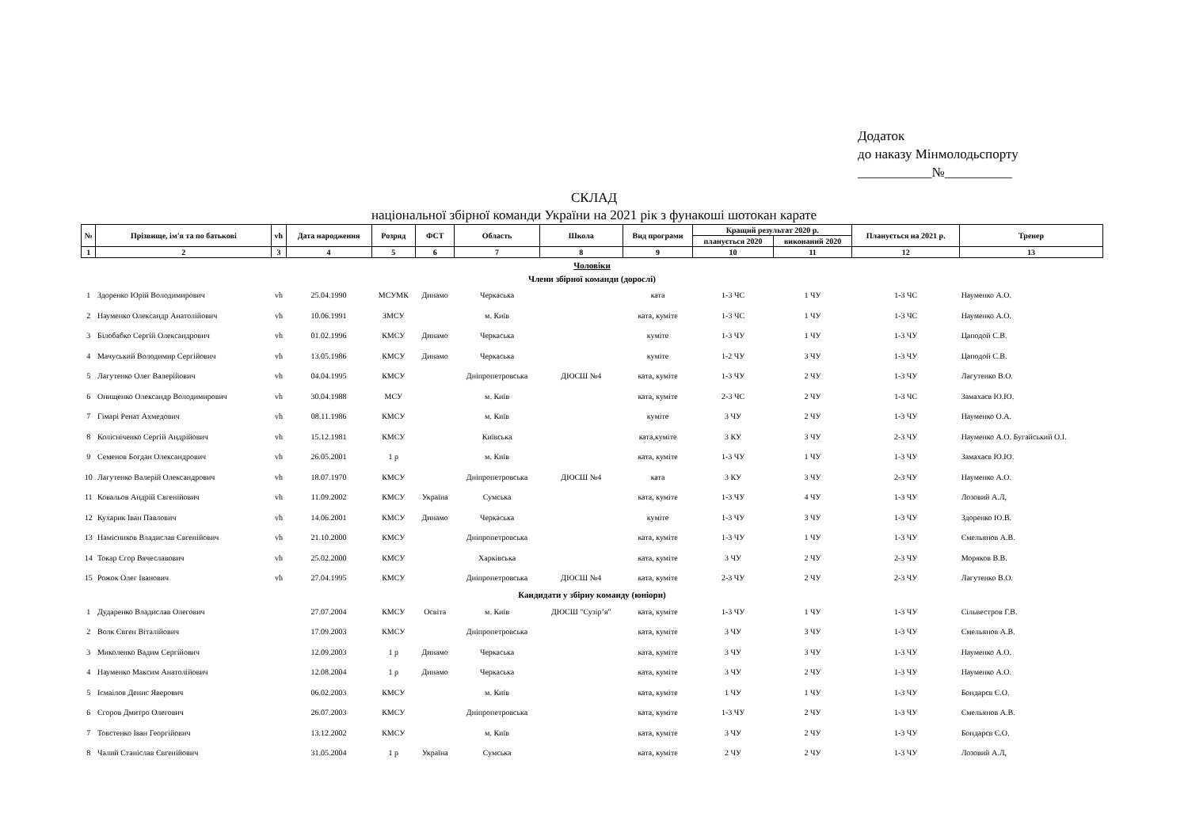Додаток
до наказу Мінмолодьспорту
___________№__________
СКЛАД
національної збірної команди України на 2021 рік з фунакоші шотокан карате
| № | Прізвище, ім'я та по батькові | vh | Дата народження | Розряд | ФСТ | Область | Школа | Вид програми | Кращий результат 2020 р. | | Планується на 2021 р. | Тренер |
| --- | --- | --- | --- | --- | --- | --- | --- | --- | --- | --- | --- | --- |
| | | | | | | | | | планується 2020 | виконаний 2020 | | |
| 1 | 2 | 3 | 4 | 5 | 6 | 7 | 8 | 9 | 10 | 11 | 12 | 13 |
| Чоловіки | | | | | | | | | | | | |
| Члени збірної команди (дорослі) | | | | | | | | | | | | |
| 1 | Здоренко Юрій Володимирович | vh | 25.04.1990 | МСУМК | Динамо | Черкаська | | ката | 1-3 ЧС | 1 ЧУ | 1-3 ЧС | Науменко А.О. |
| 2 | Науменко Олександр Анатолійович | vh | 10.06.1991 | ЗМСУ | | м. Київ | | ката, куміте | 1-3 ЧС | 1 ЧУ | 1-3 ЧС | Науменко А.О. |
| 3 | Білобабко Сергій Олександрович | vh | 01.02.1996 | КМСУ | Динамо | Черкаська | | куміте | 1-3 ЧУ | 1 ЧУ | 1-3 ЧУ | Цаподой С.В. |
| 4 | Мачуський Володимир Сергійович | vh | 13.05.1986 | КМСУ | Динамо | Черкаська | | куміте | 1-2 ЧУ | 3 ЧУ | 1-3 ЧУ | Цаподой С.В. |
| 5 | Лагутенко Олег Валерійович | vh | 04.04.1995 | КМСУ | | Дніпропетровська | ДЮСШ №4 | ката, куміте | 1-3 ЧУ | 2 ЧУ | 1-3 ЧУ | Лагутенко В.О. |
| 6 | Онищенко Олександр Володимирович | vh | 30.04.1988 | МСУ | | м. Київ | | ката, куміте | 2-3 ЧС | 2 ЧУ | 1-3 ЧС | Замахаєв Ю.Ю. |
| 7 | Гімарі Ренат Ахмедович | vh | 08.11.1986 | КМСУ | | м. Київ | | куміте | 3 ЧУ | 2 ЧУ | 1-3 ЧУ | Науменко О.А. |
| 8 | Колісніченко Сергій Андрійович | vh | 15.12.1981 | КМСУ | | Київська | | ката,куміте | 3 КУ | 3 ЧУ | 2-3 ЧУ | Науменко А.О. Бугайський О.І. |
| 9 | Семенов Богдан Олександрович | vh | 26.05.2001 | 1 р | | м. Київ | | ката, куміте | 1-3 ЧУ | 1 ЧУ | 1-3 ЧУ | Замахаєв Ю.Ю. |
| 10 | Лагутенко Валерій Олександрович | vh | 18.07.1970 | КМСУ | | Дніпропетровська | ДЮСШ №4 | ката | 3 КУ | 3 ЧУ | 2-3 ЧУ | Науменко А.О. |
| 11 | Ковальов Андрій Євгенійович | vh | 11.09.2002 | КМСУ | Україна | Сумська | | ката, куміте | 1-3 ЧУ | 4 ЧУ | 1-3 ЧУ | Лозовий А.Л, |
| 12 | Кухарик Іван Павлович | vh | 14.06.2001 | КМСУ | Динамо | Черкаська | | куміте | 1-3 ЧУ | 3 ЧУ | 1-3 ЧУ | Здоренко Ю.В. |
| 13 | Намісников Владислав Євгенійович | vh | 21.10.2000 | КМСУ | | Дніпропетровська | | ката, куміте | 1-3 ЧУ | 1 ЧУ | 1-3 ЧУ | Ємельянов А.В. |
| 14 | Токар Єгор Вячеславович | vh | 25.02.2000 | КМСУ | | Харківська | | ката, куміте | 3 ЧУ | 2 ЧУ | 2-3 ЧУ | Моряков В.В. |
| 15 | Рожок Олег Іванович | vh | 27.04.1995 | КМСУ | | Дніпропетровська | ДЮСШ №4 | ката, куміте | 2-3 ЧУ | 2 ЧУ | 2-3 ЧУ | Лагутенко В.О. |
| Кандидати у збірну команду (юніори) | | | | | | | | | | | | |
| 1 | Дударенко Владислав Олегович | | 27.07.2004 | КМСУ | Освіта | м. Київ | ДЮСШ "Сузір’я" | ката, куміте | 1-3 ЧУ | 1 ЧУ | 1-3 ЧУ | Сільвестров Г.В. |
| 2 | Волк Євген Віталійович | | 17.09.2003 | КМСУ | | Дніпропетровська | | ката, куміте | 3 ЧУ | 3 ЧУ | 1-3 ЧУ | Ємельянов А.В. |
| 3 | Миколенко Вадим Сергійович | | 12.09.2003 | 1 р | Динамо | Черкаська | | ката, куміте | 3 ЧУ | 3 ЧУ | 1-3 ЧУ | Науменко А.О. |
| 4 | Науменко Максим Анатолійович | | 12.08.2004 | 1 р | Динамо | Черкаська | | ката, куміте | 3 ЧУ | 2 ЧУ | 1-3 ЧУ | Науменко А.О. |
| 5 | Ісмаілов Денис Яверович | | 06.02.2003 | КМСУ | | м. Київ | | ката, куміте | 1 ЧУ | 1 ЧУ | 1-3 ЧУ | Бондарєв Є.О. |
| 6 | Єгоров Дмитро Олегович | | 26.07.2003 | КМСУ | | Дніпропетровська | | ката, куміте | 1-3 ЧУ | 2 ЧУ | 1-3 ЧУ | Ємельянов А.В. |
| 7 | Товстенко Іван Георгійович | | 13.12.2002 | КМСУ | | м. Київ | | ката, куміте | 3 ЧУ | 2 ЧУ | 1-3 ЧУ | Бондарєв Є.О. |
| 8 | Чалий Станіслав Євгенійович | | 31.05.2004 | 1 р | Україна | Сумська | | ката, куміте | 2 ЧУ | 2 ЧУ | 1-3 ЧУ | Лозовий А.Л, |